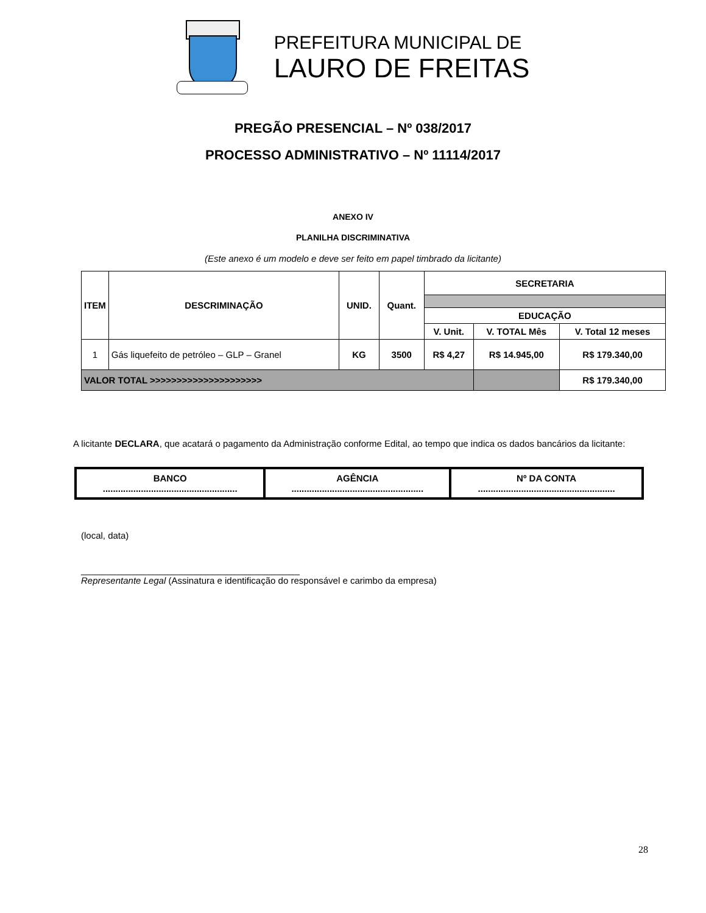PREFEITURA MUNICIPAL DE
LAURO DE FREITAS
PREGÃO PRESENCIAL – Nº 038/2017
PROCESSO ADMINISTRATIVO – Nº 11114/2017
ANEXO IV
PLANILHA DISCRIMINATIVA
(Este anexo é um modelo e deve ser feito em papel timbrado da licitante)
| ITEM | DESCRIMINAÇÃO | UNID. | Quant. | SECRETARIA | | |
| --- | --- | --- | --- | --- | --- | --- |
| | | | | EDUCAÇÃO | | |
| | | | | V. Unit. | V. TOTAL Mês | V. Total 12 meses |
| 1 | Gás liquefeito de petróleo – GLP – Granel | KG | 3500 | R$ 4,27 | R$ 14.945,00 | R$ 179.340,00 |
| VALOR TOTAL >>>>>>>>>>>>>>>>>>>>> | | | | | | R$ 179.340,00 |
A licitante DECLARA, que acatará o pagamento da Administração conforme Edital, ao tempo que indica os dados bancários da licitante:
| BANCO ..................................................... | AGÊNCIA .................................................... | Nº DA CONTA ...................................................... |
(local, data)
___________________________________________
Representante Legal (Assinatura e identificação do responsável e carimbo da empresa)
28